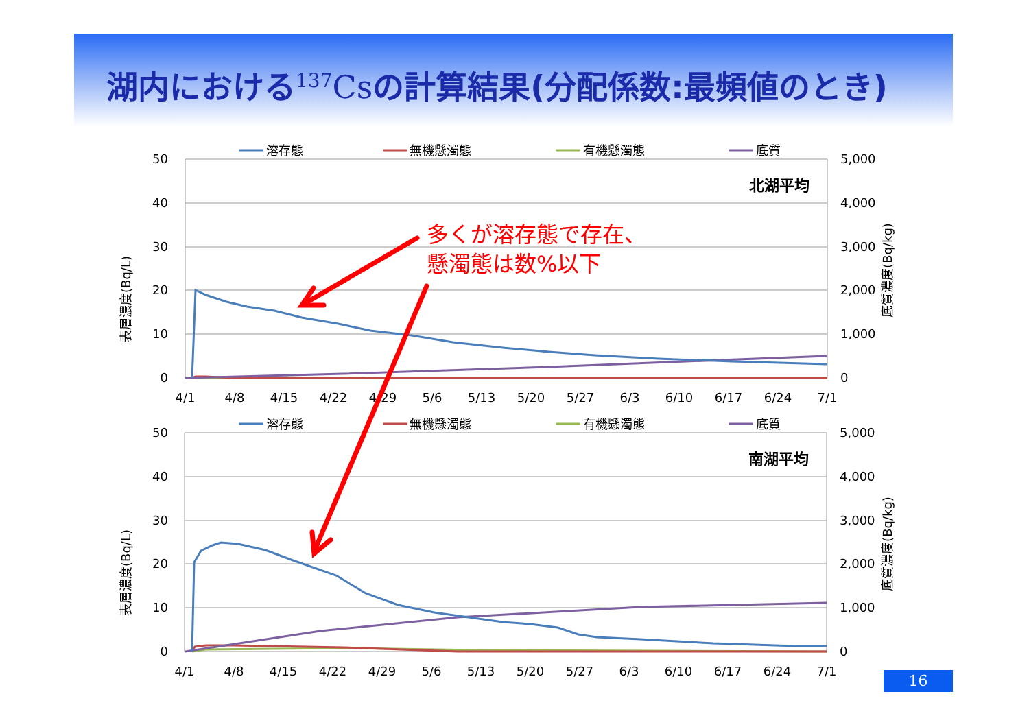湖内における<sup>137</sup>Csの計算結果(分配係数:最頻値のとき)
溶存態
無機懸濁態
有機懸濁態
底質
50
40
30
20
10
0
5,000
4,000
3,000
2,000
1,000
0
表層濃度(Bq/L)
底質濃度(Bq/kg)
北湖平均
4/1
4/8
4/15
4/22
4/29
5/6
5/13
5/20
5/27
6/3
6/10
6/17
6/24
7/1
溶存態
無機懸濁態
有機懸濁態
底質
50
40
30
20
10
0
5,000
4,000
3,000
2,000
1,000
0
表層濃度(Bq/L)
底質濃度(Bq/kg)
南湖平均
4/1
4/8
4/15
4/22
4/29
5/6
5/13
5/20
5/27
6/3
6/10
6/17
6/24
7/1
多くが溶存態で存在、
懸濁態は数%以下
16